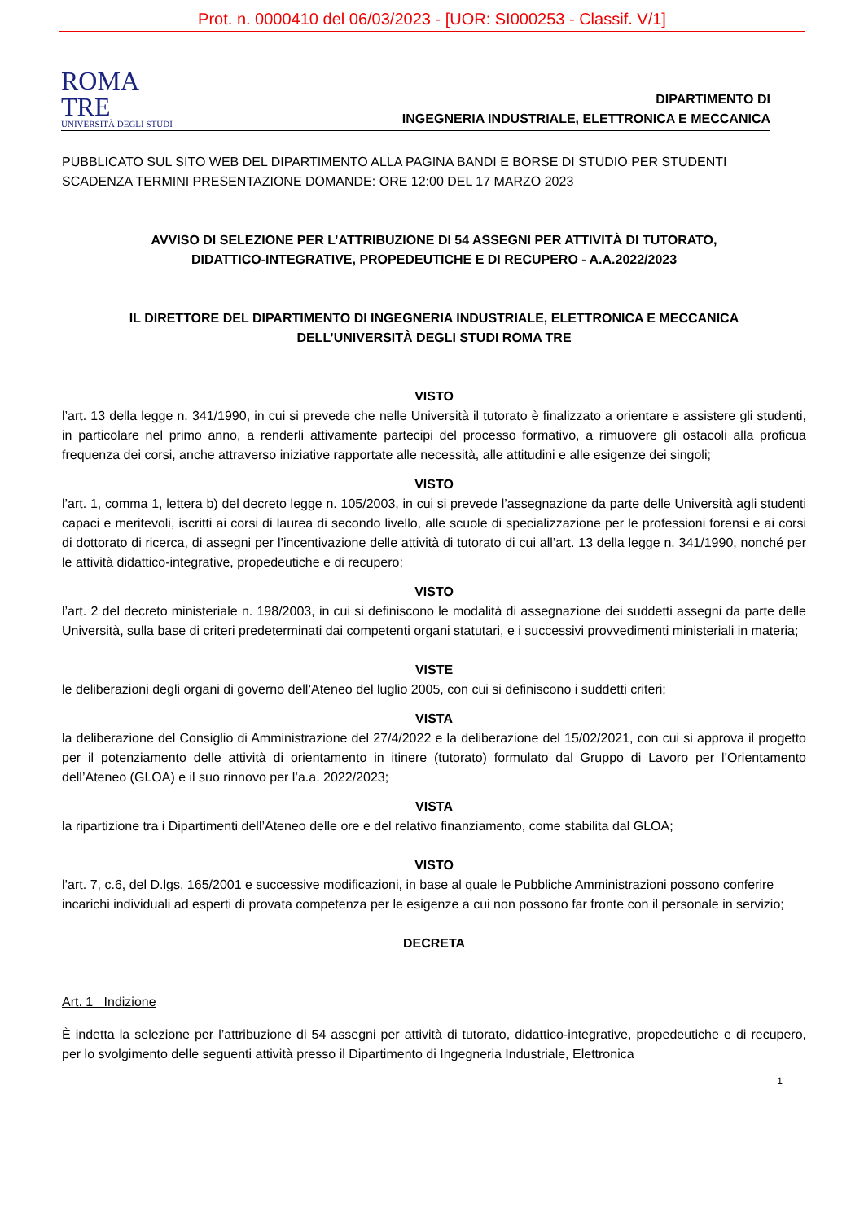Prot. n. 0000410 del 06/03/2023 - [UOR: SI000253 - Classif. V/1]
ROMA
TRE
UNIVERSITÀ DEGLI STUDI
DIPARTIMENTO DI
INGEGNERIA INDUSTRIALE, ELETTRONICA E MECCANICA
PUBBLICATO SUL SITO WEB DEL DIPARTIMENTO ALLA PAGINA BANDI E BORSE DI STUDIO PER STUDENTI
SCADENZA TERMINI PRESENTAZIONE DOMANDE: ORE 12:00 DEL 17 MARZO 2023
AVVISO DI SELEZIONE PER L’ATTRIBUZIONE DI 54 ASSEGNI PER ATTIVITÀ DI TUTORATO,
DIDATTICO-INTEGRATIVE, PROPEDEUTICHE E DI RECUPERO - A.A.2022/2023
IL DIRETTORE DEL DIPARTIMENTO DI INGEGNERIA INDUSTRIALE, ELETTRONICA E MECCANICA
DELL’UNIVERSITÀ DEGLI STUDI ROMA TRE
VISTO
l’art. 13 della legge n. 341/1990, in cui si prevede che nelle Università il tutorato è finalizzato a orientare e assistere gli studenti, in particolare nel primo anno, a renderli attivamente partecipi del processo formativo, a rimuovere gli ostacoli alla proficua frequenza dei corsi, anche attraverso iniziative rapportate alle necessità, alle attitudini e alle esigenze dei singoli;
VISTO
l’art. 1, comma 1, lettera b) del decreto legge n. 105/2003, in cui si prevede l’assegnazione da parte delle Università agli studenti capaci e meritevoli, iscritti ai corsi di laurea di secondo livello, alle scuole di specializzazione per le professioni forensi e ai corsi di dottorato di ricerca, di assegni per l’incentivazione delle attività di tutorato di cui all’art. 13 della legge n. 341/1990, nonché per le attività didattico-integrative, propedeutiche e di recupero;
VISTO
l’art. 2 del decreto ministeriale n. 198/2003, in cui si definiscono le modalità di assegnazione dei suddetti assegni da parte delle Università, sulla base di criteri predeterminati dai competenti organi statutari, e i successivi provvedimenti ministeriali in materia;
VISTE
le deliberazioni degli organi di governo dell’Ateneo del luglio 2005, con cui si definiscono i suddetti criteri;
VISTA
la deliberazione del Consiglio di Amministrazione del 27/4/2022 e la deliberazione del 15/02/2021, con cui si approva il progetto per il potenziamento delle attività di orientamento in itinere (tutorato) formulato dal Gruppo di Lavoro per l’Orientamento dell’Ateneo (GLOA) e il suo rinnovo per l’a.a. 2022/2023;
VISTA
la ripartizione tra i Dipartimenti dell’Ateneo delle ore e del relativo finanziamento, come stabilita dal GLOA;
VISTO
l’art. 7, c.6, del D.lgs. 165/2001 e successive modificazioni, in base al quale le Pubbliche Amministrazioni possono conferire incarichi individuali ad esperti di provata competenza per le esigenze a cui non possono far fronte con il personale in servizio;
DECRETA
Art. 1 Indizione
È indetta la selezione per l’attribuzione di 54 assegni per attività di tutorato, didattico-integrative, propedeutiche e di recupero, per lo svolgimento delle seguenti attività presso il Dipartimento di Ingegneria Industriale, Elettronica
1